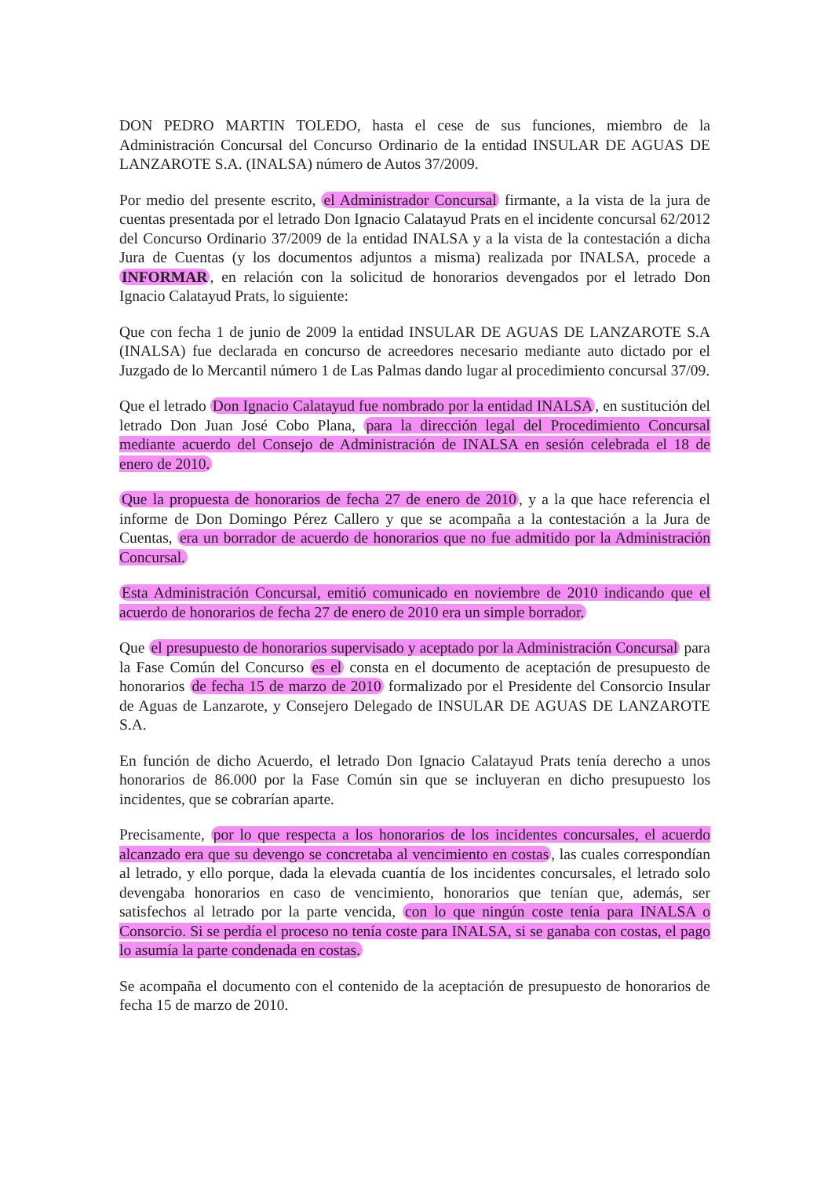DON PEDRO MARTIN TOLEDO, hasta el cese de sus funciones, miembro de la Administración Concursal del Concurso Ordinario de la entidad INSULAR DE AGUAS DE LANZAROTE S.A. (INALSA) número de Autos 37/2009.
Por medio del presente escrito, el Administrador Concursal firmante, a la vista de la jura de cuentas presentada por el letrado Don Ignacio Calatayud Prats en el incidente concursal 62/2012 del Concurso Ordinario 37/2009 de la entidad INALSA y a la vista de la contestación a dicha Jura de Cuentas (y los documentos adjuntos a misma) realizada por INALSA, procede a INFORMAR, en relación con la solicitud de honorarios devengados por el letrado Don Ignacio Calatayud Prats, lo siguiente:
Que con fecha 1 de junio de 2009 la entidad INSULAR DE AGUAS DE LANZAROTE S.A (INALSA) fue declarada en concurso de acreedores necesario mediante auto dictado por el Juzgado de lo Mercantil número 1 de Las Palmas dando lugar al procedimiento concursal 37/09.
Que el letrado Don Ignacio Calatayud fue nombrado por la entidad INALSA, en sustitución del letrado Don Juan José Cobo Plana, para la dirección legal del Procedimiento Concursal mediante acuerdo del Consejo de Administración de INALSA en sesión celebrada el 18 de enero de 2010.
Que la propuesta de honorarios de fecha 27 de enero de 2010, y a la que hace referencia el informe de Don Domingo Pérez Callero y que se acompaña a la contestación a la Jura de Cuentas, era un borrador de acuerdo de honorarios que no fue admitido por la Administración Concursal.
Esta Administración Concursal, emitió comunicado en noviembre de 2010 indicando que el acuerdo de honorarios de fecha 27 de enero de 2010 era un simple borrador.
Que el presupuesto de honorarios supervisado y aceptado por la Administración Concursal para la Fase Común del Concurso es el consta en el documento de aceptación de presupuesto de honorarios de fecha 15 de marzo de 2010 formalizado por el Presidente del Consorcio Insular de Aguas de Lanzarote, y Consejero Delegado de INSULAR DE AGUAS DE LANZAROTE S.A.
En función de dicho Acuerdo, el letrado Don Ignacio Calatayud Prats tenía derecho a unos honorarios de 86.000 por la Fase Común sin que se incluyeran en dicho presupuesto los incidentes, que se cobrarían aparte.
Precisamente, por lo que respecta a los honorarios de los incidentes concursales, el acuerdo alcanzado era que su devengo se concretaba al vencimiento en costas, las cuales correspondían al letrado, y ello porque, dada la elevada cuantía de los incidentes concursales, el letrado solo devengaba honorarios en caso de vencimiento, honorarios que tenían que, además, ser satisfechos al letrado por la parte vencida, con lo que ningún coste tenía para INALSA o Consorcio. Si se perdía el proceso no tenía coste para INALSA, si se ganaba con costas, el pago lo asumía la parte condenada en costas.
Se acompaña el documento con el contenido de la aceptación de presupuesto de honorarios de fecha 15 de marzo de 2010.